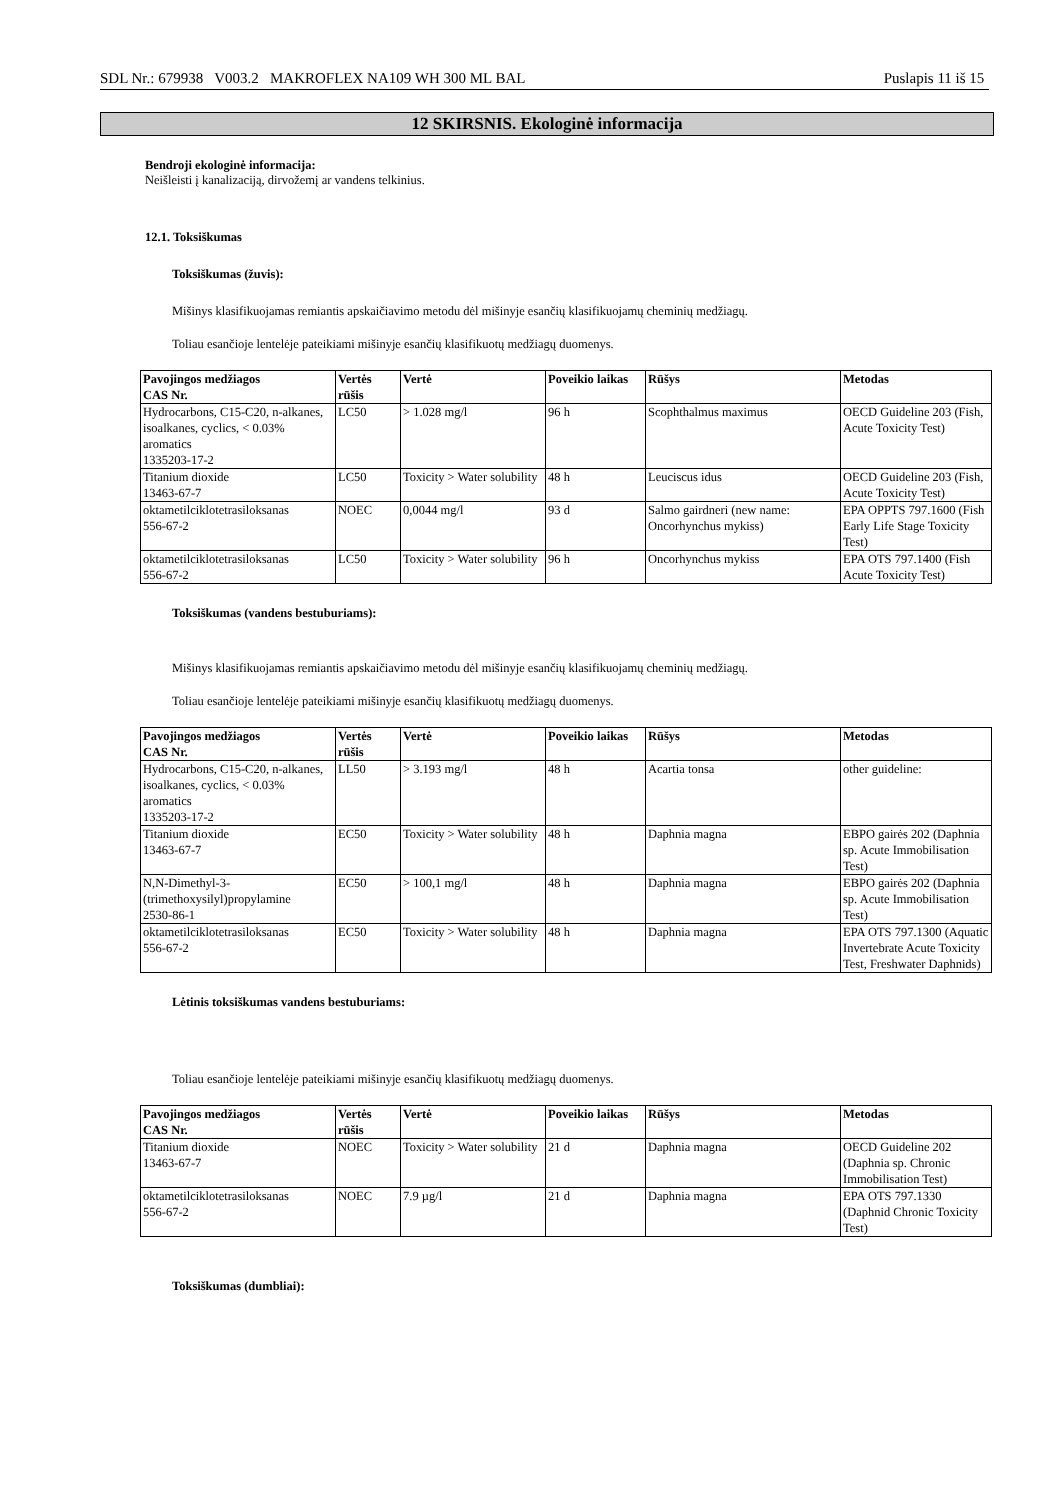SDL Nr.: 679938 V003.2 MAKROFLEX NA109 WH 300 ML BAL Puslapis 11 iš 15
12 SKIRSNIS. Ekologinė informacija
Bendroji ekologinė informacija:
Neišleisti į kanalizaciją, dirvožemį ar vandens telkinius.
12.1. Toksiškumas
Toksiškumas (žuvis):
Mišinys klasifikuojamas remiantis apskaičiavimo metodu dėl mišinyje esančių klasifikuojamų cheminių medžiagų.
Toliau esančioje lentelėje pateikiami mišinyje esančių klasifikuotų medžiagų duomenys.
| Pavojingos medžiagos CAS Nr. | Vertės rūšis | Vertė | Poveikio laikas | Rūšys | Metodas |
| --- | --- | --- | --- | --- | --- |
| Hydrocarbons, C15-C20, n-alkanes, isoalkanes, cyclics, < 0.03% aromatics 1335203-17-2 | LC50 | > 1.028 mg/l | 96 h | Scophthalmus maximus | OECD Guideline 203 (Fish, Acute Toxicity Test) |
| Titanium dioxide 13463-67-7 | LC50 | Toxicity > Water solubility | 48 h | Leuciscus idus | OECD Guideline 203 (Fish, Acute Toxicity Test) |
| oktametilciklotetrasiloksanas 556-67-2 | NOEC | 0,0044 mg/l | 93 d | Salmo gairdneri (new name: Oncorhynchus mykiss) | EPA OPPTS 797.1600 (Fish Early Life Stage Toxicity Test) |
| oktametilciklotetrasiloksanas 556-67-2 | LC50 | Toxicity > Water solubility | 96 h | Oncorhynchus mykiss | EPA OTS 797.1400 (Fish Acute Toxicity Test) |
Toksiškumas (vandens bestuburiams):
Mišinys klasifikuojamas remiantis apskaičiavimo metodu dėl mišinyje esančių klasifikuojamų cheminių medžiagų.
Toliau esančioje lentelėje pateikiami mišinyje esančių klasifikuotų medžiagų duomenys.
| Pavojingos medžiagos CAS Nr. | Vertės rūšis | Vertė | Poveikio laikas | Rūšys | Metodas |
| --- | --- | --- | --- | --- | --- |
| Hydrocarbons, C15-C20, n-alkanes, isoalkanes, cyclics, < 0.03% aromatics 1335203-17-2 | LL50 | > 3.193 mg/l | 48 h | Acartia tonsa | other guideline: |
| Titanium dioxide 13463-67-7 | EC50 | Toxicity > Water solubility | 48 h | Daphnia magna | EBPO gairės 202 (Daphnia sp. Acute Immobilisation Test) |
| N,N-Dimethyl-3-(trimethoxysilyl)propylamine 2530-86-1 | EC50 | > 100,1 mg/l | 48 h | Daphnia magna | EBPO gairės 202 (Daphnia sp. Acute Immobilisation Test) |
| oktametilciklotetrasiloksanas 556-67-2 | EC50 | Toxicity > Water solubility | 48 h | Daphnia magna | EPA OTS 797.1300 (Aquatic Invertebrate Acute Toxicity Test, Freshwater Daphnids) |
Lėtinis toksiškumas vandens bestuburiams:
Toliau esančioje lentelėje pateikiami mišinyje esančių klasifikuotų medžiagų duomenys.
| Pavojingos medžiagos CAS Nr. | Vertės rūšis | Vertė | Poveikio laikas | Rūšys | Metodas |
| --- | --- | --- | --- | --- | --- |
| Titanium dioxide 13463-67-7 | NOEC | Toxicity > Water solubility | 21 d | Daphnia magna | OECD Guideline 202 (Daphnia sp. Chronic Immobilisation Test) |
| oktametilciklotetrasiloksanas 556-67-2 | NOEC | 7.9 µg/l | 21 d | Daphnia magna | EPA OTS 797.1330 (Daphnid Chronic Toxicity Test) |
Toksiškumas (dumbliai):